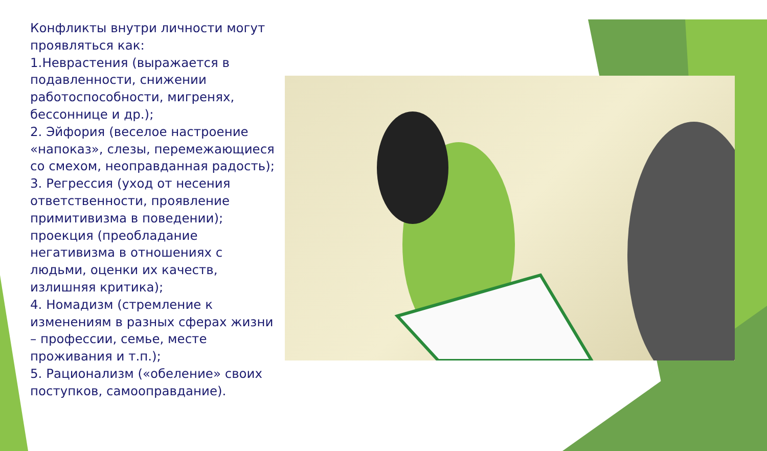Конфликты внутри личности могут проявляться как:
1.Неврастения (выражается в подавленности, снижении работоспособности, мигренях, бессоннице и др.);
2. Эйфория (веселое настроение «напоказ», слезы, перемежающиеся со смехом, неоправданная радость);
3. Регрессия (уход от несения ответственности, проявление примитивизма в поведении); проекция (преобладание негативизма в отношениях с людьми, оценки их качеств, излишняя критика);
4. Номадизм (стремление к изменениям в разных сферах жизни – профессии, семье, месте проживания и т.п.);
5. Рационализм («обеление» своих поступков, самооправдание).